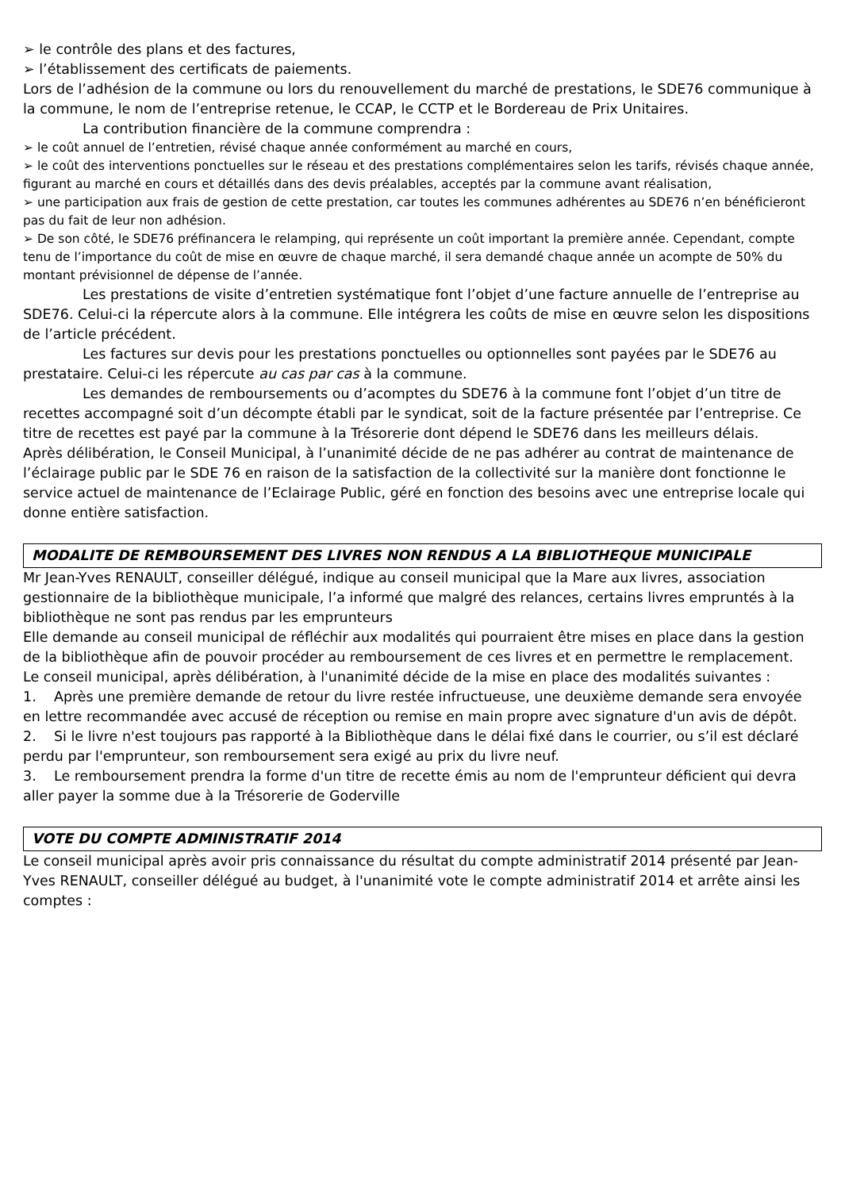➢ le contrôle des plans et des factures,
➢ l’établissement des certificats de paiements.
Lors de l’adhésion de la commune ou lors du renouvellement du marché de prestations, le SDE76 communique à la commune, le nom de l’entreprise retenue, le CCAP, le CCTP et le Bordereau de Prix Unitaires.
La contribution financière de la commune comprendra :
➢ le coût annuel de l’entretien, révisé chaque année conformément au marché en cours,
➢ le coût des interventions ponctuelles sur le réseau et des prestations complémentaires selon les tarifs, révisés chaque année, figurant au marché en cours et détaillés dans des devis préalables, acceptés par la commune avant réalisation,
➢ une participation aux frais de gestion de cette prestation, car toutes les communes adhérentes au SDE76 n’en bénéficieront pas du fait de leur non adhésion.
➢ De son côté, le SDE76 préfinancera le relamping, qui représente un coût important la première année. Cependant, compte tenu de l’importance du coût de mise en œuvre de chaque marché, il sera demandé chaque année un acompte de 50% du montant prévisionnel de dépense de l’année.
Les prestations de visite d’entretien systématique font l’objet d’une facture annuelle de l’entreprise au SDE76. Celui-ci la répercute alors à la commune. Elle intégrera les coûts de mise en œuvre selon les dispositions de l’article précédent.
Les factures sur devis pour les prestations ponctuelles ou optionnelles sont payées par le SDE76 au prestataire. Celui-ci les répercute au cas par cas à la commune.
Les demandes de remboursements ou d’acomptes du SDE76 à la commune font l’objet d’un titre de recettes accompagné soit d’un décompte établi par le syndicat, soit de la facture présentée par l’entreprise. Ce titre de recettes est payé par la commune à la Trésorerie dont dépend le SDE76 dans les meilleurs délais.
Après délibération, le Conseil Municipal, à l’unanimité décide de ne pas adhérer au contrat de maintenance de l’éclairage public par le SDE 76 en raison de la satisfaction de la collectivité sur la manière dont fonctionne le service actuel de maintenance de l’Eclairage Public, géré en fonction des besoins avec une entreprise locale qui donne entière satisfaction.
MODALITE DE REMBOURSEMENT DES LIVRES NON RENDUS A LA BIBLIOTHEQUE MUNICIPALE
Mr Jean-Yves RENAULT, conseiller délégué, indique au conseil municipal que la Mare aux livres, association gestionnaire de la bibliothèque municipale, l’a informé que malgré des relances, certains livres empruntés à la bibliothèque ne sont pas rendus par les emprunteurs
Elle demande au conseil municipal de réfléchir aux modalités qui pourraient être mises en place dans la gestion de la bibliothèque afin de pouvoir procéder au remboursement de ces livres et en permettre le remplacement.
Le conseil municipal, après délibération, à l'unanimité décide de la mise en place des modalités suivantes :
1. Après une première demande de retour du livre restée infructueuse, une deuxième demande sera envoyée en lettre recommandée avec accusé de réception ou remise en main propre avec signature d'un avis de dépôt.
2. Si le livre n'est toujours pas rapporté à la Bibliothèque dans le délai fixé dans le courrier, ou s’il est déclaré perdu par l'emprunteur, son remboursement sera exigé au prix du livre neuf.
3. Le remboursement prendra la forme d'un titre de recette émis au nom de l'emprunteur déficient qui devra aller payer la somme due à la Trésorerie de Goderville
VOTE DU COMPTE ADMINISTRATIF 2014
Le conseil municipal après avoir pris connaissance du résultat du compte administratif 2014 présenté par Jean-Yves RENAULT, conseiller délégué au budget, à l'unanimité vote le compte administratif 2014 et arrête ainsi les comptes :